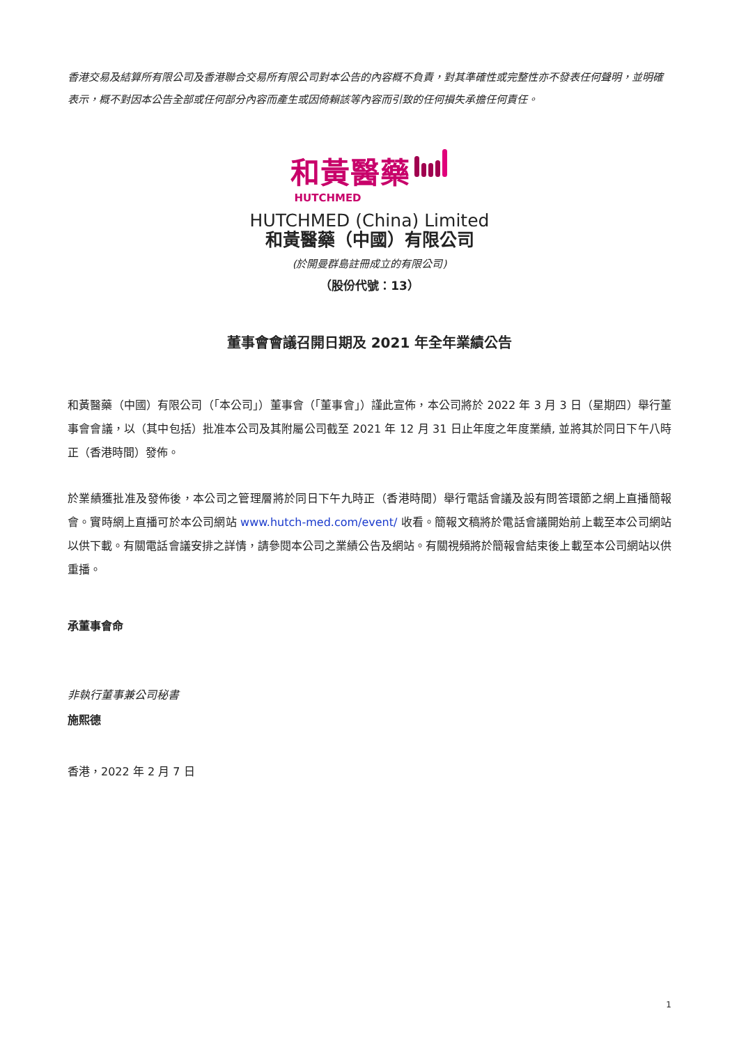香港交易及結算所有限公司及香港聯合交易所有限公司對本公告的內容概不負責，對其準確性或完整性亦不發表任何聲明，並明確表示，概不對因本公告全部或任何部分內容而產生或因倚賴該等內容而引致的任何損失承擔任何責任。
和黃醫藥
HUTCHMED
HUTCHMED (China) Limited
和黃醫藥（中國）有限公司
(於開曼群島註冊成立的有限公司)
（股份代號：13）
董事會會議召開日期及 2021 年全年業績公告
和黃醫藥（中國）有限公司（「本公司」）董事會（「董事會」）謹此宣佈，本公司將於 2022 年 3 月 3 日（星期四）舉行董事會會議，以（其中包括）批准本公司及其附屬公司截至 2021 年 12 月 31 日止年度之年度業績, 並將其於同日下午八時正（香港時間）發佈。
於業績獲批准及發佈後，本公司之管理層將於同日下午九時正（香港時間）舉行電話會議及設有問答環節之網上直播簡報會。實時網上直播可於本公司網站 www.hutch-med.com/event/ 收看。簡報文稿將於電話會議開始前上載至本公司網站以供下載。有關電話會議安排之詳情，請參閱本公司之業績公告及網站。有關視頻將於簡報會結束後上載至本公司網站以供重播。
承董事會命
非執行董事兼公司秘書
施熙德
香港，2022 年 2 月 7 日
1